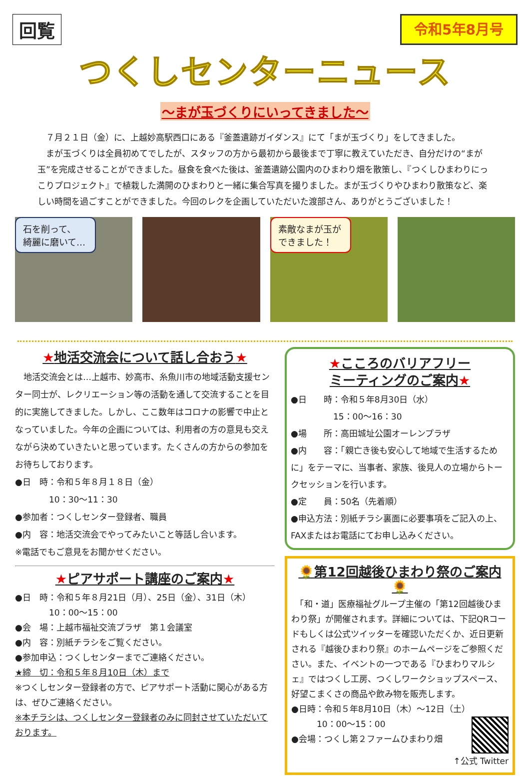回覧
令和5年8月号
つくしセンターニュース
～まが玉づくりにいってきました～
　７月２１日（金）に、上越妙高駅西口にある『釜蓋遺跡ガイダンス』にて「まが玉づくり」をしてきました。
　まが玉づくりは全員初めてでしたが、スタッフの方から最初から最後まで丁寧に教えていただき、自分だけの“まが玉”を完成させることができました。昼食を食べた後は、釜蓋遺跡公園内のひまわり畑を散策し、『つくしひまわりにっこりプロジェクト』で植栽した満開のひまわりと一緒に集合写真を撮りました。まが玉づくりやひまわり散策など、楽しい時間を過ごすことができました。今回のレクを企画していただいた渡部さん、ありがとうございました！
石を削って、
綺麗に磨いて…
素敵なまが玉が
できました！
★地活交流会について話し合おう★
　地活交流会とは…上越市、妙高市、糸魚川市の地域活動支援センター同士が、レクリエーション等の活動を通して交流することを目的に実施してきました。しかし、ここ数年はコロナの影響で中止となっていました。今年の企画については、利用者の方の意見も交えながら決めていきたいと思っています。たくさんの方からの参加をお待ちしております。
●日　時：令和５年８月１８日（金）
　　　　10：30～11：30
●参加者：つくしセンター登録者、職員
●内　容：地活交流会でやってみたいこと等話し合います。
※電話でもご意見をお聞かせください。
★ピアサポート講座のご案内★
●日　時：令和５年８月21日（月）、25日（金）、31日（木）
　　　　10：00～15：00
●会　場：上越市福祉交流プラザ　第１会議室
●内　容：別紙チラシをご覧ください。
●参加申込：つくしセンターまでご連絡ください。
★締　切：令和５年８月10日（木）まで
※つくしセンター登録者の方で、ピアサポート活動に関心がある方は、ぜひご連絡ください。
※本チラシは、つくしセンター登録者のみに同封させていただいております。
★こころのバリアフリー
ミーティングのご案内★
●日　　時：令和５年8月30日（水）
　　　　　15：00～16：30
●場　　所：高田城址公園オーレンプラザ
●内　　容：「親亡き後も安心して地域で生活するために」をテーマに、当事者、家族、後見人の立場からトークセッションを行います。
●定　　員：50名（先着順）
●申込方法：別紙チラシ裏面に必要事項をご記入の上、FAXまたはお電話にてお申し込みください。
🌻第12回越後ひまわり祭のご案内🌻
　「和・道」医療福祉グループ主催の「第12回越後ひまわり祭」が開催されます。詳細については、下記QRコードもしくは公式ツイッターを確認いただくか、近日更新される『越後ひまわり祭』のホームページをご参照ください。また、イベントの一つである『ひまわりマルシェ』ではつくし工房、つくしワークショップスペース、好望こまくさの商品や飲み物を販売します。
●日時：令和５年8月10日（木）～12日（土）
　　　10：00～15：00
●会場：つくし第２ファームひまわり畑
↑公式 Twitter